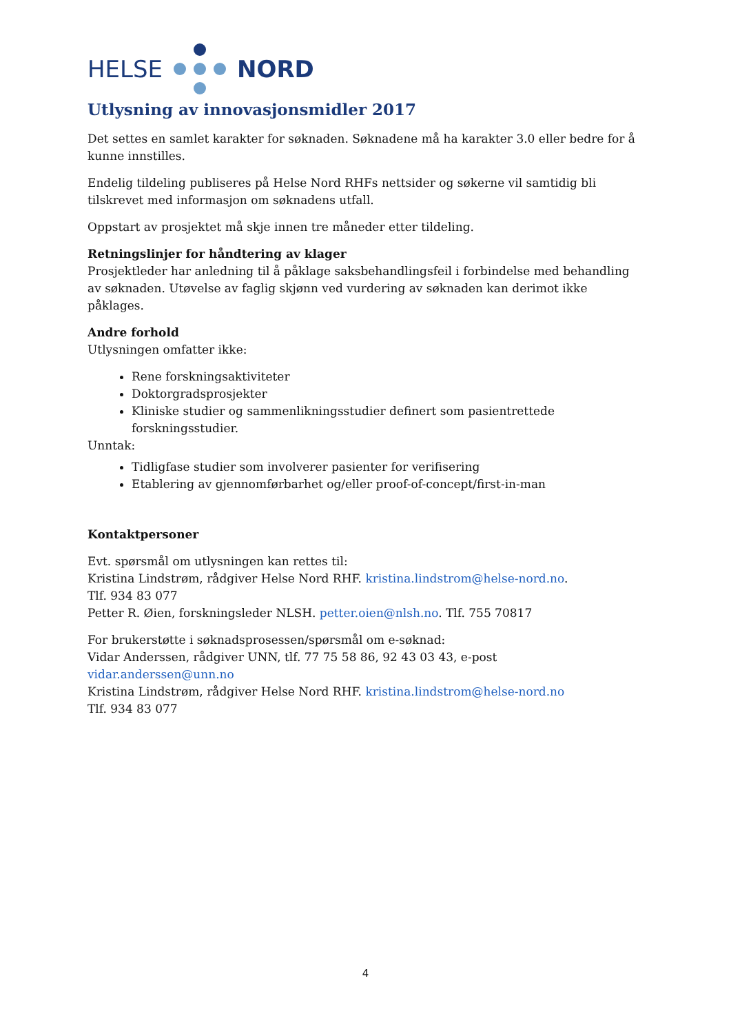HELSE NORD
Utlysning av innovasjonsmidler 2017
Det settes en samlet karakter for søknaden. Søknadene må ha karakter 3.0 eller bedre for å kunne innstilles.
Endelig tildeling publiseres på Helse Nord RHFs nettsider og søkerne vil samtidig bli tilskrevet med informasjon om søknadens utfall.
Oppstart av prosjektet må skje innen tre måneder etter tildeling.
Retningslinjer for håndtering av klager
Prosjektleder har anledning til å påklage saksbehandlingsfeil i forbindelse med behandling av søknaden. Utøvelse av faglig skjønn ved vurdering av søknaden kan derimot ikke påklages.
Andre forhold
Utlysningen omfatter ikke:
Rene forskningsaktiviteter
Doktorgradsprosjekter
Kliniske studier og sammenlikningsstudier definert som pasientrettede forskningsstudier.
Unntak:
Tidligfase studier som involverer pasienter for verifisering
Etablering av gjennomførbarhet og/eller proof-of-concept/first-in-man
Kontaktpersoner
Evt. spørsmål om utlysningen kan rettes til:
Kristina Lindstrøm, rådgiver Helse Nord RHF. kristina.lindstrom@helse-nord.no.
Tlf. 934 83 077
Petter R. Øien, forskningsleder NLSH. petter.oien@nlsh.no. Tlf. 755 70817
For brukerstøtte i søknadsprosessen/spørsmål om e-søknad:
Vidar Anderssen, rådgiver UNN, tlf. 77 75 58 86, 92 43 03 43, e-post vidar.anderssen@unn.no
Kristina Lindstrøm, rådgiver Helse Nord RHF. kristina.lindstrom@helse-nord.no
Tlf. 934 83 077
4